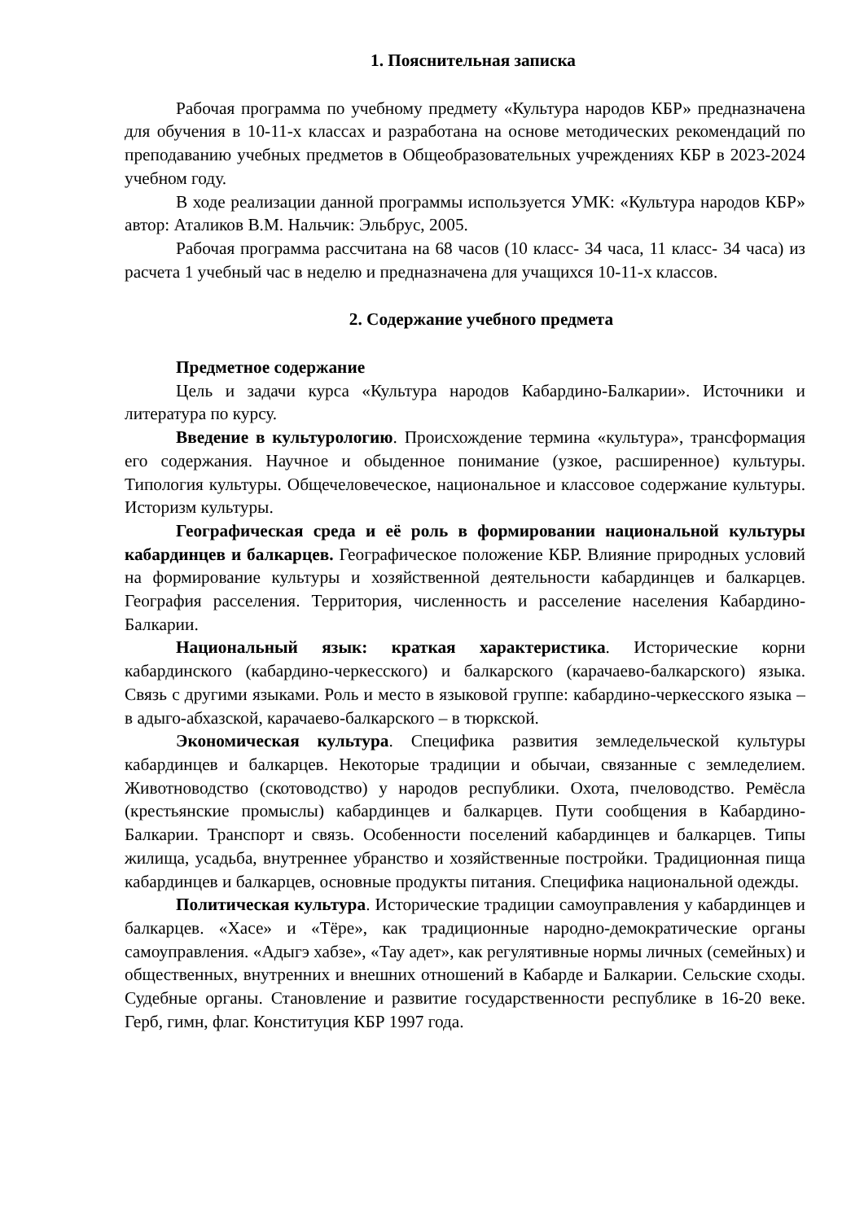1. Пояснительная записка
Рабочая программа по учебному предмету «Культура народов КБР» предназначена для обучения в 10-11-х классах и разработана на основе методических рекомендаций по преподаванию учебных предметов в Общеобразовательных учреждениях КБР в 2023-2024 учебном году.
В ходе реализации данной программы используется УМК: «Культура народов КБР» автор: Аталиков В.М. Нальчик: Эльбрус, 2005.
Рабочая программа рассчитана на 68 часов (10 класс- 34 часа, 11 класс- 34 часа) из расчета 1 учебный час в неделю и предназначена для учащихся 10-11-х классов.
2. Содержание учебного предмета
Предметное содержание
Цель и задачи курса «Культура народов Кабардино-Балкарии». Источники и литература по курсу.
Введение в культурологию. Происхождение термина «культура», трансформация его содержания. Научное и обыденное понимание (узкое, расширенное) культуры. Типология культуры. Общечеловеческое, национальное и классовое содержание культуры. Историзм культуры.
Географическая среда и её роль в формировании национальной культуры кабардинцев и балкарцев. Географическое положение КБР. Влияние природных условий на формирование культуры и хозяйственной деятельности кабардинцев и балкарцев. География расселения. Территория, численность и расселение населения Кабардино-Балкарии.
Национальный язык: краткая характеристика. Исторические корни кабардинского (кабардино-черкесского) и балкарского (карачаево-балкарского) языка. Связь с другими языками. Роль и место в языковой группе: кабардино-черкесского языка – в адыго-абхазской, карачаево-балкарского – в тюркской.
Экономическая культура. Специфика развития земледельческой культуры кабардинцев и балкарцев. Некоторые традиции и обычаи, связанные с земледелием. Животноводство (скотоводство) у народов республики. Охота, пчеловодство. Ремёсла (крестьянские промыслы) кабардинцев и балкарцев. Пути сообщения в Кабардино-Балкарии. Транспорт и связь. Особенности поселений кабардинцев и балкарцев. Типы жилища, усадьба, внутреннее убранство и хозяйственные постройки. Традиционная пища кабардинцев и балкарцев, основные продукты питания. Специфика национальной одежды.
Политическая культура. Исторические традиции самоуправления у кабардинцев и балкарцев. «Хасе» и «Тёре», как традиционные народно-демократические органы самоуправления. «Адыгэ хабзе», «Тау адет», как регулятивные нормы личных (семейных) и общественных, внутренних и внешних отношений в Кабарде и Балкарии. Сельские сходы. Судебные органы. Становление и развитие государственности республике в 16-20 веке. Герб, гимн, флаг. Конституция КБР 1997 года.